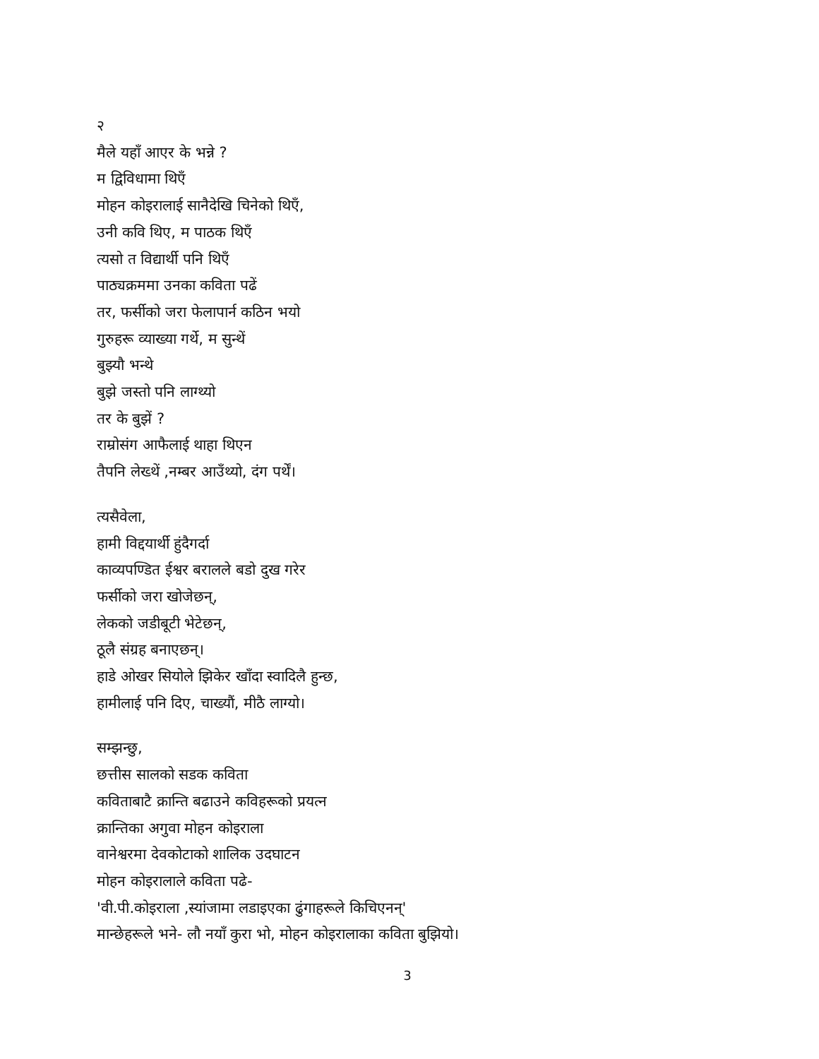२
मैले यहाँ आएर के भन्ने ?
म द्विविधामा थिएँ
मोहन कोइरालाई सानैदेखि चिनेको थिएँ,
उनी कवि थिए, म पाठक थिएँ
त्यसो त विद्यार्थी पनि थिएँ
पाठ्यक्रममा उनका कविता पढें
तर, फर्सीको जरा फेलापार्न कठिन भयो
गुरुहरू व्याख्या गर्थे, म सुन्थें
बुझ्यौ भन्थे
बुझे जस्तो पनि लाग्थ्यो
तर के बुझें ?
राम्रोसंग आफैलाई थाहा थिएन
तैपनि लेख्थें ,नम्बर आउँथ्यो, दंग पर्थें।
त्यसैवेला,
हामी विद्दयार्थी हुंदैगर्दा
काव्यपण्डित ईश्वर बरालले बडो दुख गरेर
फर्सीको जरा खोजेछन्,
लेकको जडीबूटी भेटेछन्,
ठूलै संग्रह बनाएछन्।
हाडे ओखर सियोले झिकेर खाँदा स्वादिलै हुन्छ,
हामीलाई पनि दिए, चाख्यौं, मीठै लाग्यो।
सम्झन्छु,
छत्तीस सालको सडक कविता
कविताबाटै क्रान्ति बढाउने कविहरूको प्रयत्न
क्रान्तिका अगुवा मोहन कोइराला
वानेश्वरमा देवकोटाको शालिक उदघाटन
मोहन कोइरालाले कविता पढे-
'वी.पी.कोइराला ,स्यांजामा लडाइएका ढुंगाहरूले किचिएनन्'
मान्छेहरूले भने- लौ नयाँ कुरा भो, मोहन कोइरालाका कविता बुझियो।
3